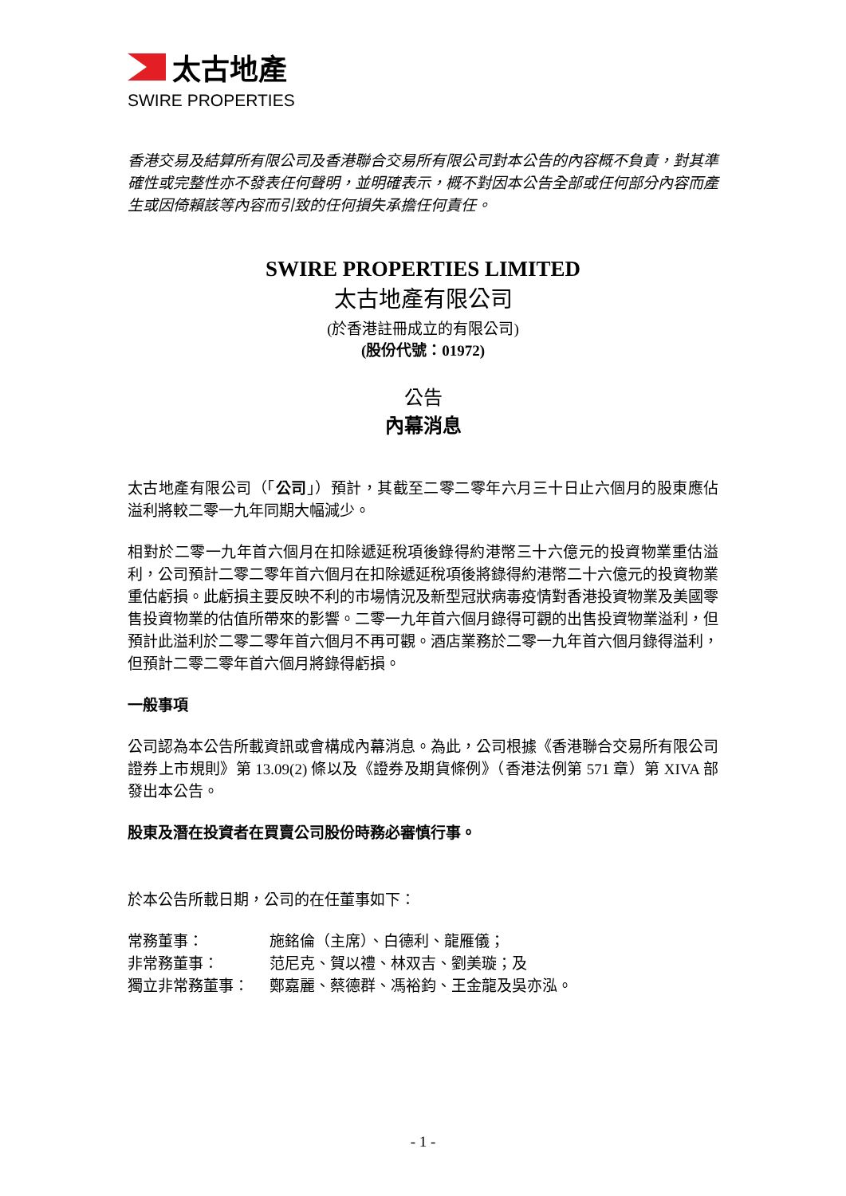太古地產
SWIRE PROPERTIES
香港交易及結算所有限公司及香港聯合交易所有限公司對本公告的內容概不負責，對其準確性或完整性亦不發表任何聲明，並明確表示，概不對因本公告全部或任何部分內容而產生或因倚賴該等內容而引致的任何損失承擔任何責任。
SWIRE PROPERTIES LIMITED
太古地產有限公司
(於香港註冊成立的有限公司)
(股份代號：01972)
公告
內幕消息
太古地產有限公司（「公司」）預計，其截至二零二零年六月三十日止六個月的股東應佔溢利將較二零一九年同期大幅減少。
相對於二零一九年首六個月在扣除遞延稅項後錄得約港幣三十六億元的投資物業重估溢利，公司預計二零二零年首六個月在扣除遞延稅項後將錄得約港幣二十六億元的投資物業重估虧損。此虧損主要反映不利的市場情況及新型冠狀病毒疫情對香港投資物業及美國零售投資物業的估值所帶來的影響。二零一九年首六個月錄得可觀的出售投資物業溢利，但預計此溢利於二零二零年首六個月不再可觀。酒店業務於二零一九年首六個月錄得溢利，但預計二零二零年首六個月將錄得虧損。
一般事項
公司認為本公告所載資訊或會構成內幕消息。為此，公司根據《香港聯合交易所有限公司證券上市規則》第 13.09(2) 條以及《證券及期貨條例》（香港法例第 571 章）第 XIVA 部發出本公告。
股東及潛在投資者在買賣公司股份時務必審慎行事。
於本公告所載日期，公司的在任董事如下：
| 常務董事： | 施銘倫（主席）、白德利、龍雁儀； |
| 非常務董事： | 范尼克、賀以禮、林双吉、劉美璇；及 |
| 獨立非常務董事： | 鄭嘉麗、蔡德群、馮裕鈞、王金龍及吳亦泓。 |
- 1 -